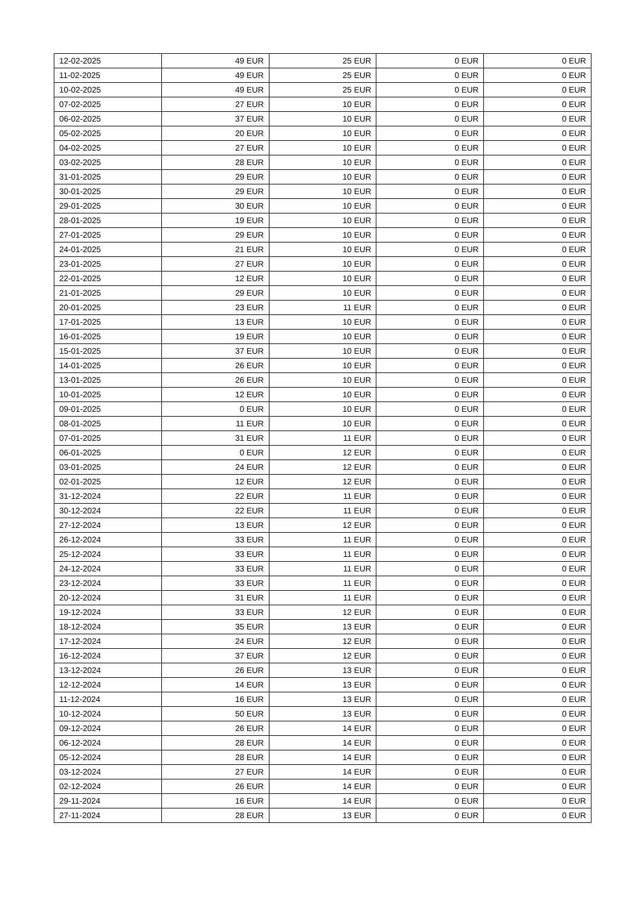| 12-02-2025 | 49 EUR | 25 EUR | 0 EUR | 0 EUR |
| 11-02-2025 | 49 EUR | 25 EUR | 0 EUR | 0 EUR |
| 10-02-2025 | 49 EUR | 25 EUR | 0 EUR | 0 EUR |
| 07-02-2025 | 27 EUR | 10 EUR | 0 EUR | 0 EUR |
| 06-02-2025 | 37 EUR | 10 EUR | 0 EUR | 0 EUR |
| 05-02-2025 | 20 EUR | 10 EUR | 0 EUR | 0 EUR |
| 04-02-2025 | 27 EUR | 10 EUR | 0 EUR | 0 EUR |
| 03-02-2025 | 28 EUR | 10 EUR | 0 EUR | 0 EUR |
| 31-01-2025 | 29 EUR | 10 EUR | 0 EUR | 0 EUR |
| 30-01-2025 | 29 EUR | 10 EUR | 0 EUR | 0 EUR |
| 29-01-2025 | 30 EUR | 10 EUR | 0 EUR | 0 EUR |
| 28-01-2025 | 19 EUR | 10 EUR | 0 EUR | 0 EUR |
| 27-01-2025 | 29 EUR | 10 EUR | 0 EUR | 0 EUR |
| 24-01-2025 | 21 EUR | 10 EUR | 0 EUR | 0 EUR |
| 23-01-2025 | 27 EUR | 10 EUR | 0 EUR | 0 EUR |
| 22-01-2025 | 12 EUR | 10 EUR | 0 EUR | 0 EUR |
| 21-01-2025 | 29 EUR | 10 EUR | 0 EUR | 0 EUR |
| 20-01-2025 | 23 EUR | 11 EUR | 0 EUR | 0 EUR |
| 17-01-2025 | 13 EUR | 10 EUR | 0 EUR | 0 EUR |
| 16-01-2025 | 19 EUR | 10 EUR | 0 EUR | 0 EUR |
| 15-01-2025 | 37 EUR | 10 EUR | 0 EUR | 0 EUR |
| 14-01-2025 | 26 EUR | 10 EUR | 0 EUR | 0 EUR |
| 13-01-2025 | 26 EUR | 10 EUR | 0 EUR | 0 EUR |
| 10-01-2025 | 12 EUR | 10 EUR | 0 EUR | 0 EUR |
| 09-01-2025 | 0 EUR | 10 EUR | 0 EUR | 0 EUR |
| 08-01-2025 | 11 EUR | 10 EUR | 0 EUR | 0 EUR |
| 07-01-2025 | 31 EUR | 11 EUR | 0 EUR | 0 EUR |
| 06-01-2025 | 0 EUR | 12 EUR | 0 EUR | 0 EUR |
| 03-01-2025 | 24 EUR | 12 EUR | 0 EUR | 0 EUR |
| 02-01-2025 | 12 EUR | 12 EUR | 0 EUR | 0 EUR |
| 31-12-2024 | 22 EUR | 11 EUR | 0 EUR | 0 EUR |
| 30-12-2024 | 22 EUR | 11 EUR | 0 EUR | 0 EUR |
| 27-12-2024 | 13 EUR | 12 EUR | 0 EUR | 0 EUR |
| 26-12-2024 | 33 EUR | 11 EUR | 0 EUR | 0 EUR |
| 25-12-2024 | 33 EUR | 11 EUR | 0 EUR | 0 EUR |
| 24-12-2024 | 33 EUR | 11 EUR | 0 EUR | 0 EUR |
| 23-12-2024 | 33 EUR | 11 EUR | 0 EUR | 0 EUR |
| 20-12-2024 | 31 EUR | 11 EUR | 0 EUR | 0 EUR |
| 19-12-2024 | 33 EUR | 12 EUR | 0 EUR | 0 EUR |
| 18-12-2024 | 35 EUR | 13 EUR | 0 EUR | 0 EUR |
| 17-12-2024 | 24 EUR | 12 EUR | 0 EUR | 0 EUR |
| 16-12-2024 | 37 EUR | 12 EUR | 0 EUR | 0 EUR |
| 13-12-2024 | 26 EUR | 13 EUR | 0 EUR | 0 EUR |
| 12-12-2024 | 14 EUR | 13 EUR | 0 EUR | 0 EUR |
| 11-12-2024 | 16 EUR | 13 EUR | 0 EUR | 0 EUR |
| 10-12-2024 | 50 EUR | 13 EUR | 0 EUR | 0 EUR |
| 09-12-2024 | 26 EUR | 14 EUR | 0 EUR | 0 EUR |
| 06-12-2024 | 28 EUR | 14 EUR | 0 EUR | 0 EUR |
| 05-12-2024 | 28 EUR | 14 EUR | 0 EUR | 0 EUR |
| 03-12-2024 | 27 EUR | 14 EUR | 0 EUR | 0 EUR |
| 02-12-2024 | 26 EUR | 14 EUR | 0 EUR | 0 EUR |
| 29-11-2024 | 16 EUR | 14 EUR | 0 EUR | 0 EUR |
| 27-11-2024 | 28 EUR | 13 EUR | 0 EUR | 0 EUR |